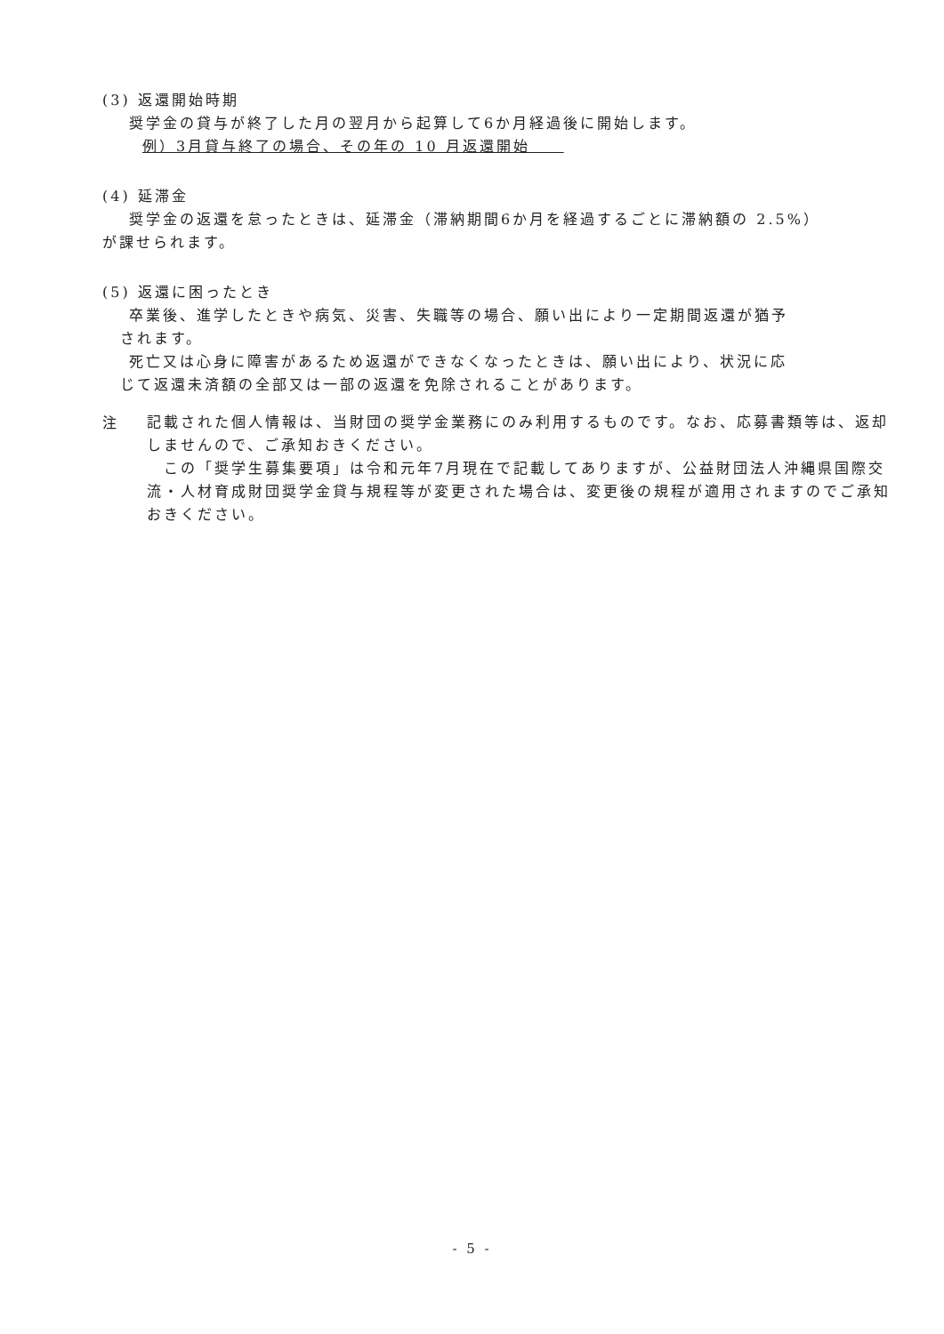(3) 返還開始時期
奨学金の貸与が終了した月の翌月から起算して6か月経過後に開始します。
例）3月貸与終了の場合、その年の 10 月返還開始　　
(4) 延滞金
奨学金の返還を怠ったときは、延滞金（滞納期間6か月を経過するごとに滞納額の 2.5%）
が課せられます。
(5) 返還に困ったとき
卒業後、進学したときや病気、災害、失職等の場合、願い出により一定期間返還が猶予
されます。
死亡又は心身に障害があるため返還ができなくなったときは、願い出により、状況に応
じて返還未済額の全部又は一部の返還を免除されることがあります。
注
記載された個人情報は、当財団の奨学金業務にのみ利用するものです。なお、応募書類等は、返却しませんので、ご承知おきください。
　この「奨学生募集要項」は令和元年7月現在で記載してありますが、公益財団法人沖縄県国際交流・人材育成財団奨学金貸与規程等が変更された場合は、変更後の規程が適用されますのでご承知おきください。
- 5 -